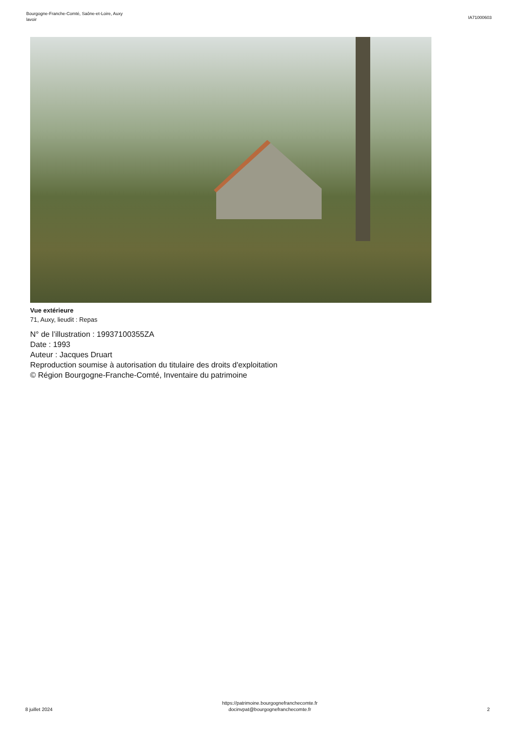Bourgogne-Franche-Comté, Saône-et-Loire, Auxy
lavoir
IA71000603
Vue extérieure
71, Auxy, lieudit : Repas
N° de l’illustration : 19937100355ZA
Date : 1993
Auteur : Jacques Druart
Reproduction soumise à autorisation du titulaire des droits d'exploitation
© Région Bourgogne-Franche-Comté, Inventaire du patrimoine
8 juillet 2024
https://patrimoine.bourgognefranchecomte.fr
docinvpat@bourgognefranchecomte.fr
2